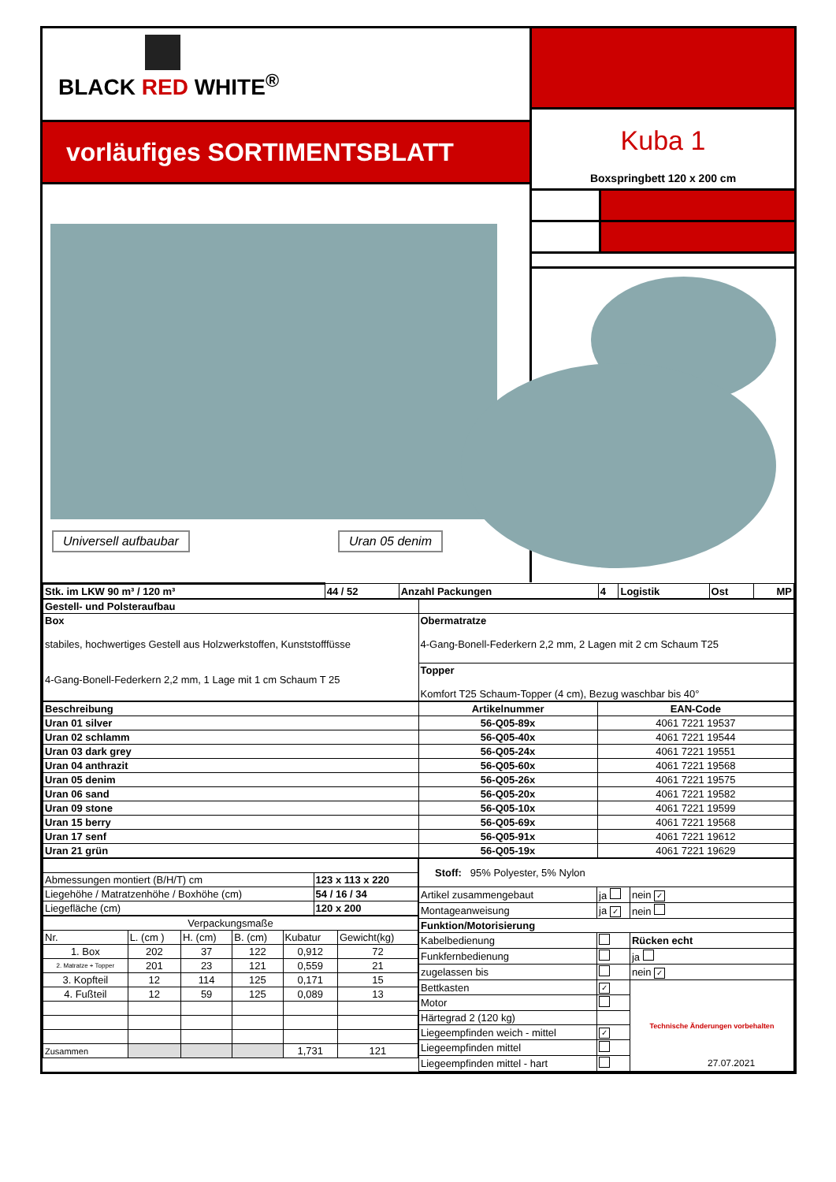BLACK RED WHITE<sup>®</sup>
vorläufiges SORTIMENTSBLATT
Universell aufbaubar Uran 05 denim
Kuba 1
Boxspringbett 120 x 200 cm
| Stk. im LKW 90 m³ / 120 m³ | 44 / 52 | Anzahl Packungen | 4 | Logistik | Ost | MP |
| Gestell- und Polsteraufbau | |
| Box stabiles, hochwertiges Gestell aus Holzwerkstoffen, Kunststofffüsse 4-Gang-Bonell-Federkern 2,2 mm, 1 Lage mit 1 cm Schaum T 25 | Obermatratze 4-Gang-Bonell-Federkern 2,2 mm, 2 Lagen mit 2 cm Schaum T25 |
| | Topper Komfort T25 Schaum-Topper (4 cm), Bezug waschbar bis 40° |
| Beschreibung | Artikelnummer | EAN-Code |
| --- | --- | --- |
| Uran 01 silver | 56-Q05-89x | 4061 7221 19537 |
| Uran 02 schlamm | 56-Q05-40x | 4061 7221 19544 |
| Uran 03 dark grey | 56-Q05-24x | 4061 7221 19551 |
| Uran 04 anthrazit | 56-Q05-60x | 4061 7221 19568 |
| Uran 05 denim | 56-Q05-26x | 4061 7221 19575 |
| Uran 06 sand | 56-Q05-20x | 4061 7221 19582 |
| Uran 09 stone | 56-Q05-10x | 4061 7221 19599 |
| Uran 15 berry | 56-Q05-69x | 4061 7221 19568 |
| Uran 17 senf | 56-Q05-91x | 4061 7221 19612 |
| Uran 21 grün | 56-Q05-19x | 4061 7221 19629 |
| Abmessungen montiert (B/H/T) cm | 123 x 113 x 220 |
| Liegehöhe / Matratzenhöhe / Boxhöhe (cm) | 54 / 16 / 34 |
| Liegefläche (cm) | 120 x 200 |
| Verpackungsmaße | | | | | |
| Nr. | L. (cm ) | H. (cm) | B. (cm) | Kubatur | Gewicht(kg) |
| 1. Box | 202 | 37 | 122 | 0,912 | 72 |
| 2. Matratze + Topper | 201 | 23 | 121 | 0,559 | 21 |
| 3. Kopfteil | 12 | 114 | 125 | 0,171 | 15 |
| 4. Fußteil | 12 | 59 | 125 | 0,089 | 13 |
| Zusammen | | | | 1,731 | 121 |
| Stoff: 95% Polyester, 5% Nylon | | |
| Artikel zusammengebaut | ja | nein ✓ |
| Montageanweisung | ja ✓ | nein |
| Funktion/Motorisierung | | |
| Kabelbedienung | | Rücken echt |
| Funkfernbedienung | | ja |
| zugelassen bis | | nein ✓ |
| Bettkasten | ✓ | Technische Änderungen vorbehalten |
| Motor | | |
| Härtegrad 2 (120 kg) | | |
| Liegeempfinden weich - mittel | ✓ | |
| Liegeempfinden mittel | | |
| Liegeempfinden mittel - hart | | |
27.07.2021